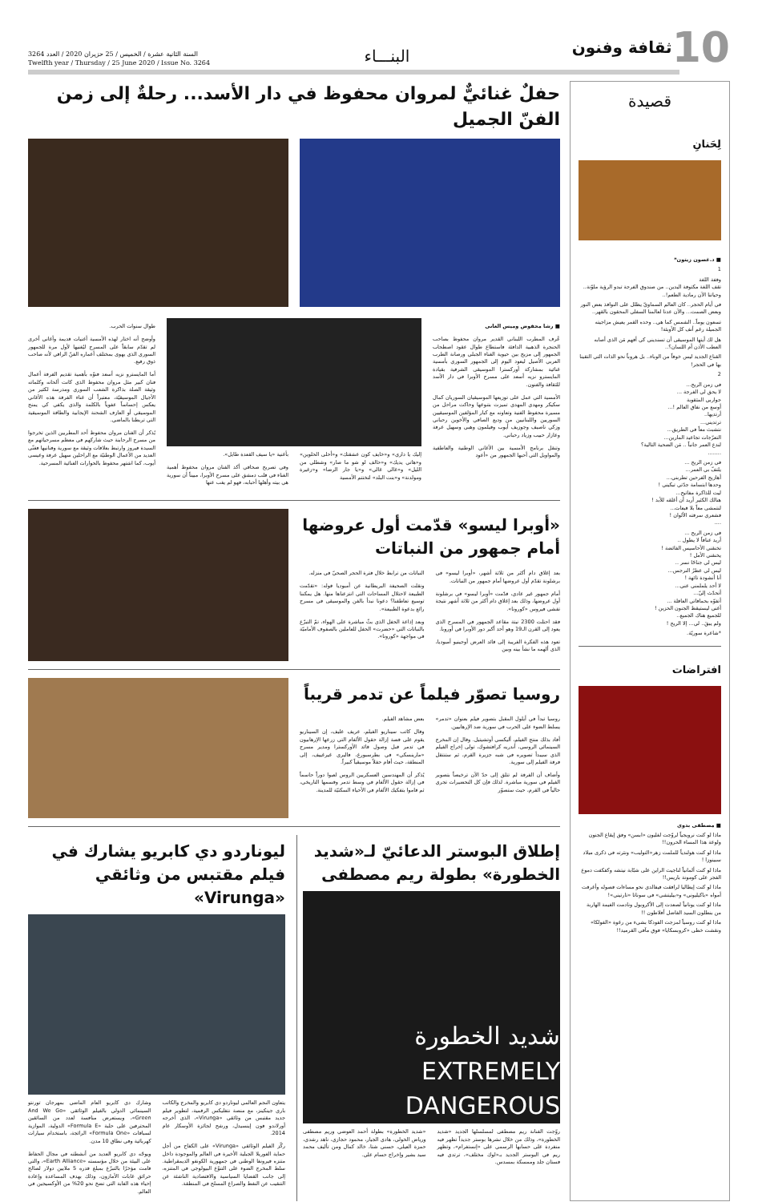10 ثقافة وفنون
البنـــاء
السنة الثانية عشرة / الخميس / 25 حزيران 2020 / العدد 3264
Twelfth year / Thursday / 25 June 2020 / Issue No. 3264
قصيدة
لِحَنانِ
■ د.غصون زيتون*
1
وقفة اللغة
تقف اللغة مكتوفة اليدين.. من صندوق الفرجة تبدو الرؤية ملوّنة.. وحياتنا الآن رمادية الطعم!..
في أيام الحجر.. كان العالم السماويّ يظلل على النوافذ بعض النور وبعض الصمت... والآن عدنا لعالمنا السفلي المحقون بالقهر..
تسعون يوماً.. الشمس كما هي.. وحده القمر يعيش مزاجيته الجميلة رغم أنف كل الأوبئة!
هل لك أيتها الموسيقى أن تسنديني كي أفهم مَن الذي أصابه العطب الأذن أم اللسان؟..
القناع الجديد ليس خوفاً من الوباء.. بل هروباً نحو الذات التي التقينا بها في الحجر!
2
في زمن الريح...
لا يحق لي الفرجة ...
جواربي المثقوبة
أوسع من نفاق العالم !...
أرتديها..
ترتديني...
نتشبث معاً في الطريق...
التعرّجات تجاعيد المارين...
لندع العمر جانباً .. مَن الضحية التالية؟
........
في زمن الريح ...
يلتفّ بي العمر...
أهازيج الفرحين تطربني...
وحدها ابتسامة جدّتي تبكيني !
ليت للذاكرة مفاتيح...
هنالك الكثير أريد أن أغلقه للأبد !
لنتمشى معاً بلا قبعات...
فشعري سرقته الألوان !
....
في زمن الريح ...
أريد عناقاً لا يطول ..
تخنقني الأحاسيس الفائضة !
يخنقني الأمل !
ليس لي جناحًا نسر ..
ليس لي عطرُ النرجس...
أنا أنشودة تائهة !
لا أحد يلملمني عني...
أتحدّث إليّ...
أتفوّه بحماقاتي العاقلة ...
أغني ليستيقظ الجنون الحزين !
للجميع هناك الجميع..
ولم يبقَ.. لي... إلا الريح !
*شاعرة سوريّة.
افتراضات
■ مصطفى بدوي
ماذا لو كنت نرويجياً لروّجت لغليون «ابسن» وفق إيقاع الجنون ولوعة هذا المساء الحرون!!
ماذا لو كنت هولندياً للملمت زهر«التوليب» ونثرته في ذكرى ميلاد سبينوزا !
ماذا لو كنت ألمانياً لناجيت الراين على شبّابة نيتشه وكفكفت دموع الفجر على كومونة باريس!!
ماذا لو كنت إيطاليا لرافقت فيفالدي نحو مساءات فصوله وأغرقت أمواه «باكيليوني» و«بيليتشي» في سوناتا «تارتيني»!
ماذا لو كنت يونانياً لصعدت إلى الأكروبول ونادمت الغيمة الهاربة من بنطلون السيد الفاضل أفلاطون !!
ماذا لو كنت روسياً لمزجت الفودكا بشيء من رغوة «الفولكا» ونقشت خطى «كروبسكايا» فوق مآقي القرميد!!
حفلٌ غنائيٌّ لمروان محفوظ في دار الأسد... رحلةٌ إلى زمن الفنّ الجميل
■ رشا محفوض وميس العاني
عُرف المطرب اللبناني القدير مروان محفوظ بصاحب الحنجرة الذهبية الدافئة فاستطاع طوال عقود اصطحاب الجمهور إلى مزيج بين حيوية الغناء الجبلي ورصانة الطرب العربي الأصيل ليعود اليوم إلى الجمهور السوري بأمسية غنائية بمشاركة أوركسترا الموسيقى الشرقية بقيادة المايسترو نزيه أسعد على مسرح الأوبرا في دار الأسد للثقافة والفنون.
الأمسية التي عمل على توزيعها الموسيقيان السوريان كمال سكيكر ومهدي المهدي تميزت بتنوعها وحاكت مراحل من مسيرة محفوظ الفنية وتعاونه مع كبار المؤلفين الموسيقيين السوريين واللبنانيين من وديع الصافي والأخوين رحباني وزكي ناصيف وجوزيف أيوب وفيلمون وهبي وسهيل عرفة وعازار حبيب وزياد رحباني.
وتنقل برنامج الأمسية بين الأغاني الوطنية والعاطفية والمواويل التي أحبها الجمهور من «أعود
إليك يا داري» و«خايف كون عشقتك» و«أحلى الحلوين» و«هاتي يديك» و«حالف لو شو ما صار» وشطلي من الليل» و«غالي غالي» و«يا جار الرضا» و«زغيرة ومولدنة» و«بنت البلد» لتختتم الأمسية
بأغنية «يا سيف القعدة طايل».
وفي تصريح صحافي أكد الفنان مروان محفوظ أهمية الغناء في قلب دمشق على مسرح الأوبرا، مبيناً أن سورية هي بيته وأهلها أحبابه، فهو لم يغب عنها
طوال سنوات الحرب.
وأوضح أنه اختار لهذه الأمسية أغنيات قديمة وأغاني أخرى لم تقدّم سابقاً على المسرح ليُغنيها لأول مرة للجمهور السوري الذي يهوى بمختلف أعماره الفنّ الراقي لأنه صاحب ذوق رفيع.
أما المايسترو نزيه أسعد فنوّه بأهمية تقديم الفرقة أعمال فنان كبير مثل مروان محفوظ الذي كانت ألحانه وكلماته وثيقة الصلة بذاكرة الشعب السوري ومدرسة لكثير من الأجيال الموسيقيّة، معتبراً أن غناء الفرقة هذه الأغاني يعكس إحساساً عفوياً بالكلمة والذي يكفي كي يمنح الموسيقي أو العازف الشحنة الإيجابية والطاقة الموسيقية التي تربطنا بالماضي.
يُذكر أن الفنان مروان محفوظ أحد المطربين الذين تخرجوا من مسرح الرحابنة حيث شاركهم في معظم مسرحياتهم مع السيدة فيروز وارتبط بعلاقات وثيقة مع سورية وفنانيها فغنّى العديد من الأعمال الوطنيّة مع الراحلين سهيل عرفة وعيسى أيوب، كما اشتهر محفوظ بالحوارات الغنائية المسرحية.
«أوبرا ليسو» قدّمت أول عروضها أمام جمهور من النباتات
بعد إغلاق دام أكثر من ثلاثة أشهر، «أوبرا ليسو» في برشلونة تقدّم أول عروضها أمام جمهور من النباتات.
أمام جمهور غير عادي، قدّمت «أوبرا ليسو» في برشلونة أول عروضها، وذلك بعد إغلاق دام أكثر من ثلاثة أشهر نتيجة تفشي فيروس «كورونا».
فقد احتلت 2300 نبتة مقاعد الجمهور في المسرح الذي يعود إلى القرن الـ19 وهو أحد أكبر دور الأوبرا في أوروبا.
تعود هذه الفكرة الغريبة إلى قائد العرض أوجينيو أمبوديا، الذي ألهمه ما نشأ بينه وبين
النباتات من ترابط خلال فترة الحجر الصحيّ في منزله.
ونقلت الصحيفة البريطانية عن أمبوديا قوله: «تقدّمت الطبيعة لاحتلال المساحات التي انتزعناها منها. هل يمكننا توسيع تعاطفنا؟ دعونا نبدأ بالفن والموسيقى في مسرح رائع بدعوة الطبيعة».
وبعد إذاعة الحفل الذي بثّ مباشرة على الهواء، تمّ التبرّع بالنباتات التي «حضرت» الحفل للعاملين بالصفوف الأماميّة في مواجهة «كورونا».
روسيا تصوّر فيلماً عن تدمر قريباً
روسيا تبدأ في أيلول المقبل بتصوير فيلم بعنوان «تدمر» يسلط الضوء على الحرب في سورية ضد الإرهابيين.
أفاد بذلك منتج الفيلم، أليكسي أوتشيتيل. وقال إن المخرج السينمائي الروسي، أندريه كرافتشوك، تولى إخراج الفيلم الذي سيبدأ تصويره في شبه جزيرة القرم، ثم ستنتقل فرقة الفيلم إلى سورية.
وأضاف أن الفرقة لم تتلق إلى حدّ الآن ترخيصاً بتصوير الفيلم في سورية مباشرة. لذلك فإن كل التحضيرات تجري حالياً في القرم، حيث ستصوّر
بعض مشاهد الفيلم.
وقال كاتب سيناريو الفيلم، عريف عليف، إن السيناريو يقوم على قصة إزالة حقول الألغام التي زرعها الإرهابيون في تدمر قبل وصول قائد الأوركسترا ومدير مسرح «مارينسكي» في بطرسبورغ، فاليري غيرغييف، إلى المنطقة، حيث أقام حفلاً موسيقياً كبيراً.
يُذكر أن المهندسين العسكريين الروس لعبوا دوراً حاسماً في إزالة حقول الألغام في وسط تدمر وقسمها التاريخي، ثم قاموا بتفكيك الألغام في الأحياء السكنيّة للمدينة.
إطلاق البوستر الدعائيّ لـ«شديد الخطورة» بطولة ريم مصطفى
شديد الخطورة
EXTREMELY DANGEROUS
روّجت الفنانة ريم مصطفى لمسلسلها الجديد «شديد الخطورة»، وذلك من خلال نشرها بوستر جديداً تظهر فيه منفردة على حسابها الرسمي على «إنستغرام»، وتظهر ريم في البوستر الجديد بـ«لوك مختلف»، ترتدي فيه فستان جلد وممسكة بمسدس.
«شديد الخطورة» بطولة أحمد العوضي وريم مصطفى ورياض الخولي، هادي الجيار، محمود حجازي، ناهد رشدي، حمزة العيلي، حسني شتا، خالد كمال ومن تأليف محمد سيد بشير وإخراج حسام علي.
ليوناردو دي كابريو يشارك في فيلم مقتبس من وثائقي «Virunga»
يتعاون النجم العالمي ليوناردو دي كابريو والمخرج والكاتب باري جينكينز، مع منصة نتفليكس الرقمية، لتطوير فيلم جديد مقتبس من وثائقي «Virunga»، الذي أخرجه أورلاندو فون إينسيدل، ورشح لجائزة الأوسكار عام 2014.
ركّز الفيلم الوثائقي «Virunga» على الكفاح من أجل حماية الغوريلا الجبلية الأخيرة في العالم والموجودة داخل متنزه فيرونغا الوطني في جمهورية الكونغو الديمقراطية. سلط المخرج الضوء على التنوّع البيولوجي في المتنزه، إلى جانب القضايا السياسية والاقتصادية الناشئة عن التنقيب عن النفط والصراع المسلح في المنطقة.
وشارك دي كابريو العام الماضي بمهرجان تورنتو السينمائي الدولي بالفيلم الوثائقي «And We Go Green»، ويستعرض منافسة لعدد من السائقين المحترفين على حلبة «Formula E» الدولية، الموازية لسباقات «Formula One» الرائجة، باستخدام سيارات كهربائية وفي نطاق 10 مدن.
ويوجّه دي كابريو العديد من أنشطته في مجال الحفاظ على البيئة من خلال مؤسسته «Earth Alliance»، والتي قامت مؤخرًا بالتبرّع بمبلغ قدره 5 ملايين دولار لصالح حرائق غابات الأمازون، وذلك بهدف المساعدة وإعادة إحياء هذه الغابة التي تضخ نحو 20% من الأوكسيجين في العالم.